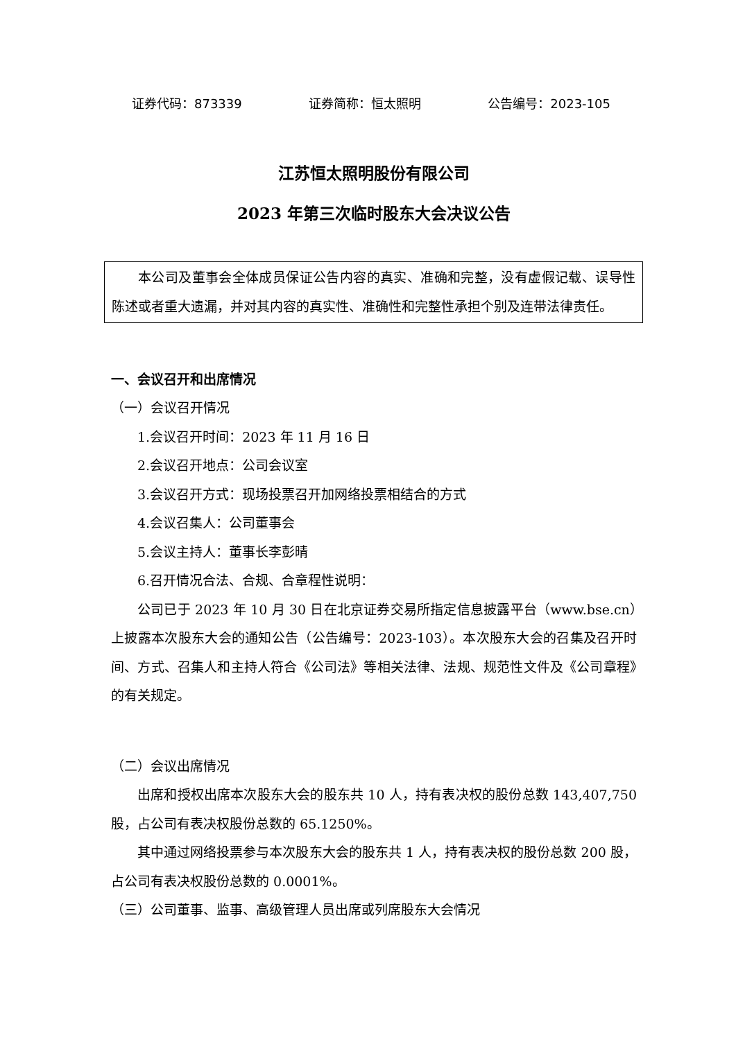证券代码：873339 证券简称：恒太照明 公告编号：2023-105
江苏恒太照明股份有限公司
2023 年第三次临时股东大会决议公告
本公司及董事会全体成员保证公告内容的真实、准确和完整，没有虚假记载、误导性陈述或者重大遗漏，并对其内容的真实性、准确性和完整性承担个别及连带法律责任。
一、会议召开和出席情况
（一）会议召开情况
1.会议召开时间：2023 年 11 月 16 日
2.会议召开地点：公司会议室
3.会议召开方式：现场投票召开加网络投票相结合的方式
4.会议召集人：公司董事会
5.会议主持人：董事长李彭晴
6.召开情况合法、合规、合章程性说明：
公司已于 2023 年 10 月 30 日在北京证券交易所指定信息披露平台（www.bse.cn）上披露本次股东大会的通知公告（公告编号：2023-103）。本次股东大会的召集及召开时间、方式、召集人和主持人符合《公司法》等相关法律、法规、规范性文件及《公司章程》的有关规定。
（二）会议出席情况
出席和授权出席本次股东大会的股东共 10 人，持有表决权的股份总数 143,407,750 股，占公司有表决权股份总数的 65.1250%。
其中通过网络投票参与本次股东大会的股东共 1 人，持有表决权的股份总数 200 股，占公司有表决权股份总数的 0.0001%。
（三）公司董事、监事、高级管理人员出席或列席股东大会情况